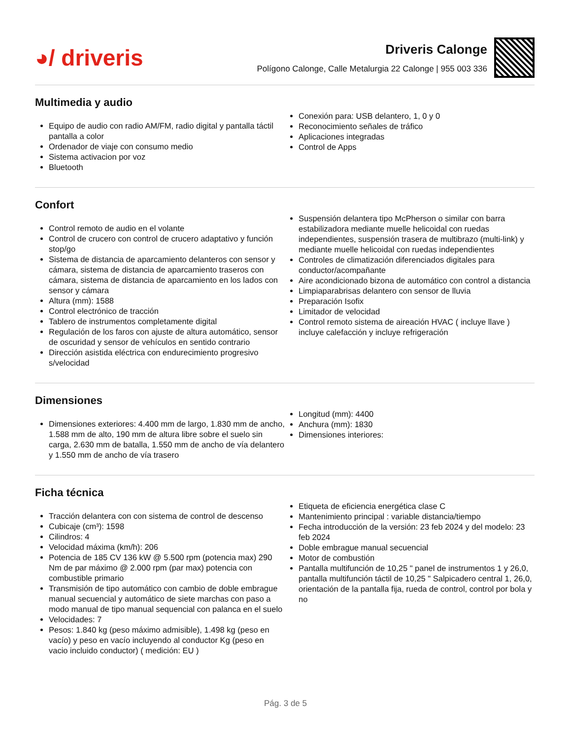◕/ driveris
Driveris Calonge
Polígono Calonge, Calle Metalurgia 22 Calonge | 955 003 336
Multimedia y audio
Equipo de audio con radio AM/FM, radio digital y pantalla táctil pantalla a color
Ordenador de viaje con consumo medio
Sistema activacion por voz
Bluetooth
Conexión para: USB delantero, 1, 0 y 0
Reconocimiento señales de tráfico
Aplicaciones integradas
Control de Apps
Confort
Control remoto de audio en el volante
Control de crucero con control de crucero adaptativo y función stop/go
Sistema de distancia de aparcamiento delanteros con sensor y cámara, sistema de distancia de aparcamiento traseros con cámara, sistema de distancia de aparcamiento en los lados con sensor y cámara
Altura (mm): 1588
Control electrónico de tracción
Tablero de instrumentos completamente digital
Regulación de los faros con ajuste de altura automático, sensor de oscuridad y sensor de vehículos en sentido contrario
Dirección asistida eléctrica con endurecimiento progresivo s/velocidad
Suspensión delantera tipo McPherson o similar con barra estabilizadora mediante muelle helicoidal con ruedas independientes, suspensión trasera de multibrazo (multi-link) y mediante muelle helicoidal con ruedas independientes
Controles de climatización diferenciados digitales para conductor/acompañante
Aire acondicionado bizona de automático con control a distancia
Limpiaparabrisas delantero con sensor de lluvia
Preparación Isofix
Limitador de velocidad
Control remoto sistema de aireación HVAC ( incluye llave ) incluye calefacción y incluye refrigeración
Dimensiones
Dimensiones exteriores: 4.400 mm de largo, 1.830 mm de ancho, 1.588 mm de alto, 190 mm de altura libre sobre el suelo sin carga, 2.630 mm de batalla, 1.550 mm de ancho de vía delantero y 1.550 mm de ancho de vía trasero
Longitud (mm): 4400
Anchura (mm): 1830
Dimensiones interiores:
Ficha técnica
Tracción delantera con con sistema de control de descenso
Cubicaje (cm³): 1598
Cilindros: 4
Velocidad máxima (km/h): 206
Potencia de 185 CV 136 kW @ 5.500 rpm (potencia max) 290 Nm de par máximo @ 2.000 rpm (par max) potencia con combustible primario
Transmisión de tipo automático con cambio de doble embrague manual secuencial y automático de siete marchas con paso a modo manual de tipo manual sequencial con palanca en el suelo
Velocidades: 7
Pesos: 1.840 kg (peso máximo admisible), 1.498 kg (peso en vacío) y peso en vacío incluyendo al conductor Kg (peso en vacio incluido conductor) ( medición: EU )
Etiqueta de eficiencia energética clase C
Mantenimiento principal : variable distancia/tiempo
Fecha introducción de la versión: 23 feb 2024 y del modelo: 23 feb 2024
Doble embrague manual secuencial
Motor de combustión
Pantalla multifunción de 10,25 " panel de instrumentos 1 y 26,0, pantalla multifunción táctil de 10,25 " Salpicadero central 1, 26,0, orientación de la pantalla fija, rueda de control, control por bola y no
Pág. 3 de 5